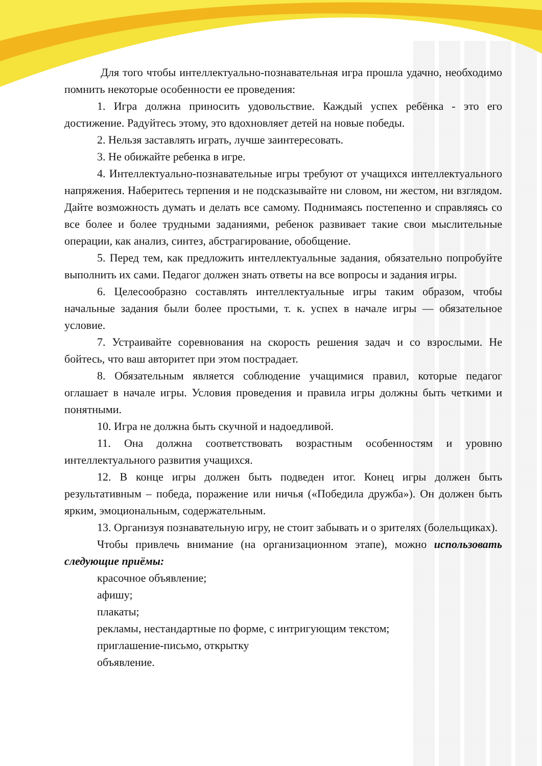Для того чтобы интеллектуально-познавательная игра прошла удачно, необходимо помнить некоторые особенности ее проведения:
1. Игра должна приносить удовольствие. Каждый успех ребёнка - это его достижение. Радуйтесь этому, это вдохновляет детей на новые победы.
2. Нельзя заставлять играть, лучше заинтересовать.
3. Не обижайте ребенка в игре.
4. Интеллектуально-познавательные игры требуют от учащихся интеллектуального напряжения. Наберитесь терпения и не подсказывайте ни словом, ни жестом, ни взглядом. Дайте возможность думать и делать все самому. Поднимаясь постепенно и справляясь со все более и более трудными заданиями, ребенок развивает такие свои мыслительные операции, как анализ, синтез, абстрагирование, обобщение.
5. Перед тем, как предложить интеллектуальные задания, обязательно попробуйте выполнить их сами. Педагог должен знать ответы на все вопросы и задания игры.
6. Целесообразно составлять интеллектуальные игры таким образом, чтобы начальные задания были более простыми, т. к. успех в начале игры — обязательное условие.
7. Устраивайте соревнования на скорость решения задач и со взрослыми. Не бойтесь, что ваш авторитет при этом пострадает.
8. Обязательным является соблюдение учащимися правил, которые педагог оглашает в начале игры. Условия проведения и правила игры должны быть четкими и понятными.
10. Игра не должна быть скучной и надоедливой.
11. Она должна соответствовать возрастным особенностям и уровню интеллектуального развития учащихся.
12. В конце игры должен быть подведен итог. Конец игры должен быть результативным – победа, поражение или ничья («Победила дружба»). Он должен быть ярким, эмоциональным, содержательным.
13. Организуя познавательную игру, не стоит забывать и о зрителях (болельщиках).
Чтобы привлечь внимание (на организационном этапе), можно использовать следующие приёмы:
красочное объявление;
афишу;
плакаты;
рекламы, нестандартные по форме, с интригующим текстом;
приглашение-письмо, открытку
объявление.